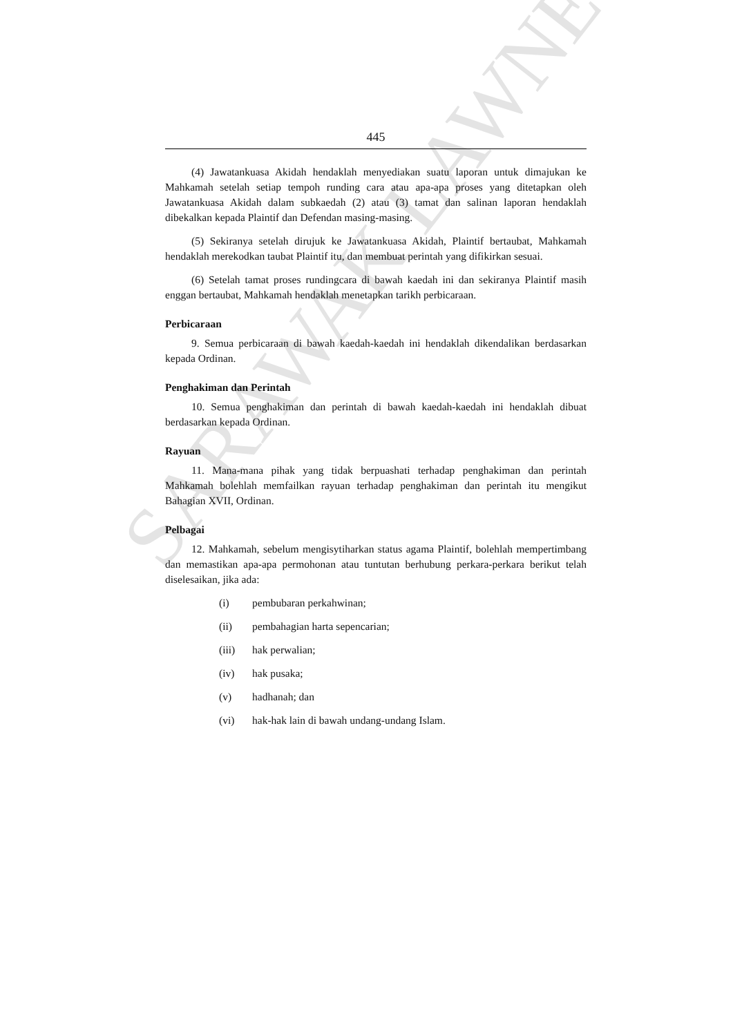SARAWAK LAWNET
445
(4) Jawatankuasa Akidah hendaklah menyediakan suatu laporan untuk dimajukan ke Mahkamah setelah setiap tempoh runding cara atau apa-apa proses yang ditetapkan oleh Jawatankuasa Akidah dalam subkaedah (2) atau (3) tamat dan salinan laporan hendaklah dibekalkan kepada Plaintif dan Defendan masing-masing.
(5) Sekiranya setelah dirujuk ke Jawatankuasa Akidah, Plaintif bertaubat, Mahkamah hendaklah merekodkan taubat Plaintif itu, dan membuat perintah yang difikirkan sesuai.
(6) Setelah tamat proses rundingcara di bawah kaedah ini dan sekiranya Plaintif masih enggan bertaubat, Mahkamah hendaklah menetapkan tarikh perbicaraan.
Perbicaraan
9. Semua perbicaraan di bawah kaedah-kaedah ini hendaklah dikendalikan berdasarkan kepada Ordinan.
Penghakiman dan Perintah
10. Semua penghakiman dan perintah di bawah kaedah-kaedah ini hendaklah dibuat berdasarkan kepada Ordinan.
Rayuan
11. Mana-mana pihak yang tidak berpuashati terhadap penghakiman dan perintah Mahkamah bolehlah memfailkan rayuan terhadap penghakiman dan perintah itu mengikut Bahagian XVII, Ordinan.
Pelbagai
12. Mahkamah, sebelum mengisytiharkan status agama Plaintif, bolehlah mempertimbang dan memastikan apa-apa permohonan atau tuntutan berhubung perkara-perkara berikut telah diselesaikan, jika ada:
(i) pembubaran perkahwinan;
(ii) pembahagian harta sepencarian;
(iii) hak perwalian;
(iv) hak pusaka;
(v) hadhanah; dan
(vi) hak-hak lain di bawah undang-undang Islam.